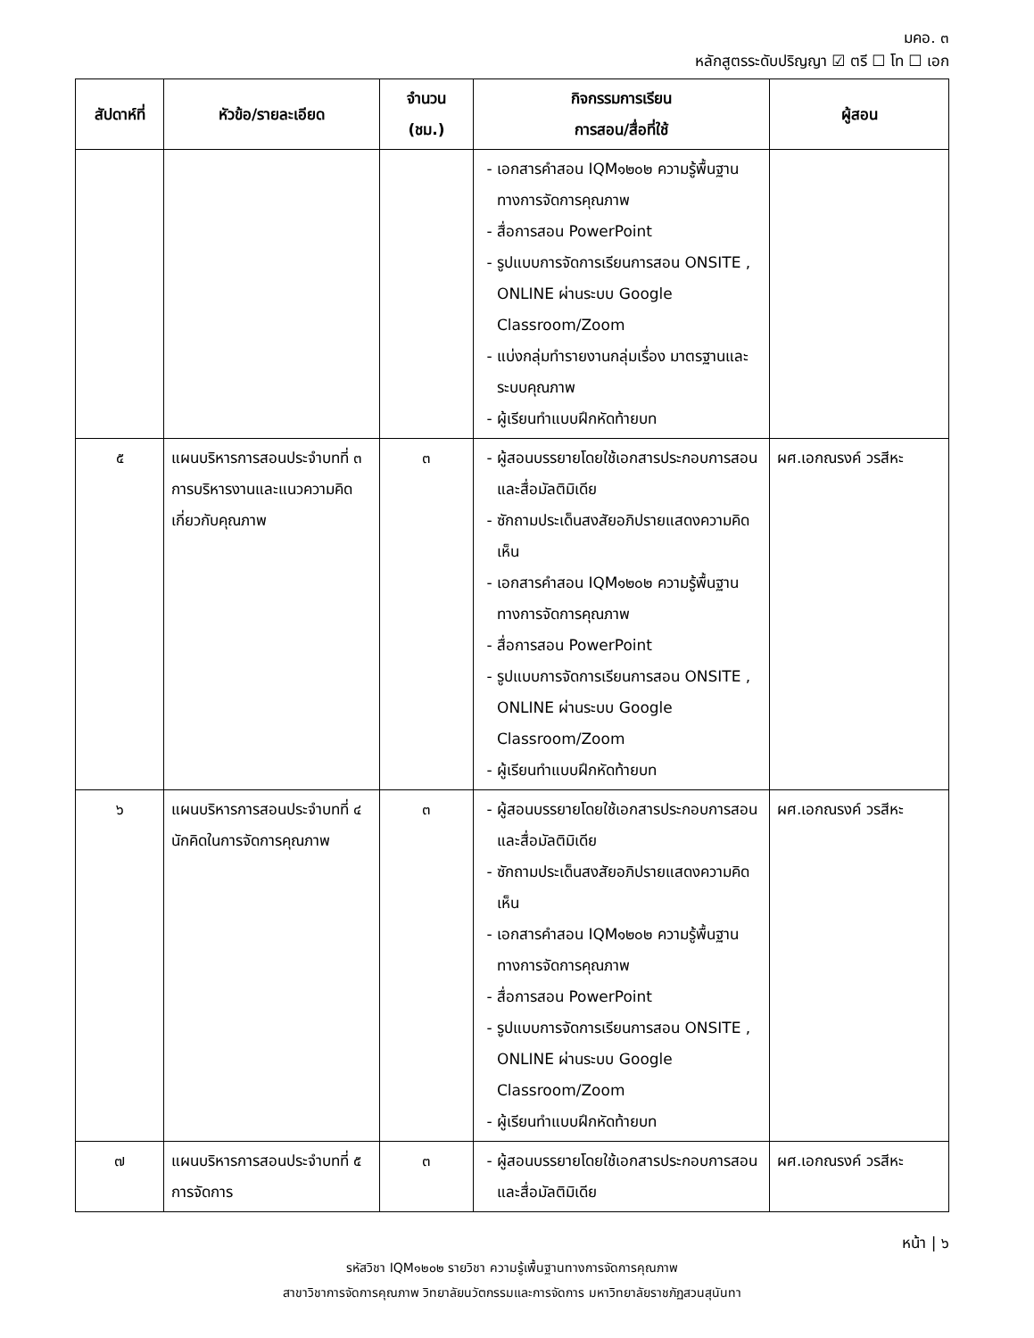มคอ. ๓
หลักสูตรระดับปริญญา ☑ ตรี ☐ โท ☐ เอก
| สัปดาห์ที่ | หัวข้อ/รายละเอียด | จำนวน (ชม.) | กิจกรรมการเรียน การสอน/สื่อที่ใช้ | ผู้สอน |
| --- | --- | --- | --- | --- |
| | | | เอกสารคำสอน IQM๑๒๐๒ ความรู้พื้นฐานทางการจัดการคุณภาพ สื่อการสอน PowerPoint รูปแบบการจัดการเรียนการสอน ONSITE , ONLINE ผ่านระบบ Google Classroom/Zoom แบ่งกลุ่มทำรายงานกลุ่มเรื่อง มาตรฐานและระบบคุณภาพ ผู้เรียนทำแบบฝึกหัดท้ายบท | |
| ๕ | แผนบริหารการสอนประจำบทที่ ๓ การบริหารงานและแนวความคิดเกี่ยวกับคุณภาพ | ๓ | ผู้สอนบรรยายโดยใช้เอกสารประกอบการสอน และสื่อมัลติมิเดีย ซักถามประเด็นสงสัยอภิปรายแสดงความคิดเห็น เอกสารคำสอน IQM๑๒๐๒ ความรู้พื้นฐานทางการจัดการคุณภาพ สื่อการสอน PowerPoint รูปแบบการจัดการเรียนการสอน ONSITE , ONLINE ผ่านระบบ Google Classroom/Zoom ผู้เรียนทำแบบฝึกหัดท้ายบท | ผศ.เอกณรงค์ วรสีหะ |
| ๖ | แผนบริหารการสอนประจำบทที่ ๔ นักคิดในการจัดการคุณภาพ | ๓ | ผู้สอนบรรยายโดยใช้เอกสารประกอบการสอน และสื่อมัลติมิเดีย ซักถามประเด็นสงสัยอภิปรายแสดงความคิดเห็น เอกสารคำสอน IQM๑๒๐๒ ความรู้พื้นฐานทางการจัดการคุณภาพ สื่อการสอน PowerPoint รูปแบบการจัดการเรียนการสอน ONSITE , ONLINE ผ่านระบบ Google Classroom/Zoom ผู้เรียนทำแบบฝึกหัดท้ายบท | ผศ.เอกณรงค์ วรสีหะ |
| ๗ | แผนบริหารการสอนประจำบทที่ ๕ การจัดการ | ๓ | ผู้สอนบรรยายโดยใช้เอกสารประกอบการสอน และสื่อมัลติมิเดีย | ผศ.เอกณรงค์ วรสีหะ |
หน้า | ๖
รหัสวิชา IQM๑๒๐๒ รายวิชา ความรู้เพื้นฐานทางการจัดการคุณภาพ
สาขาวิชาการจัดการคุณภาพ วิทยาลัยนวัตกรรมและการจัดการ มหาวิทยาลัยราชภัฏสวนสุนันทา